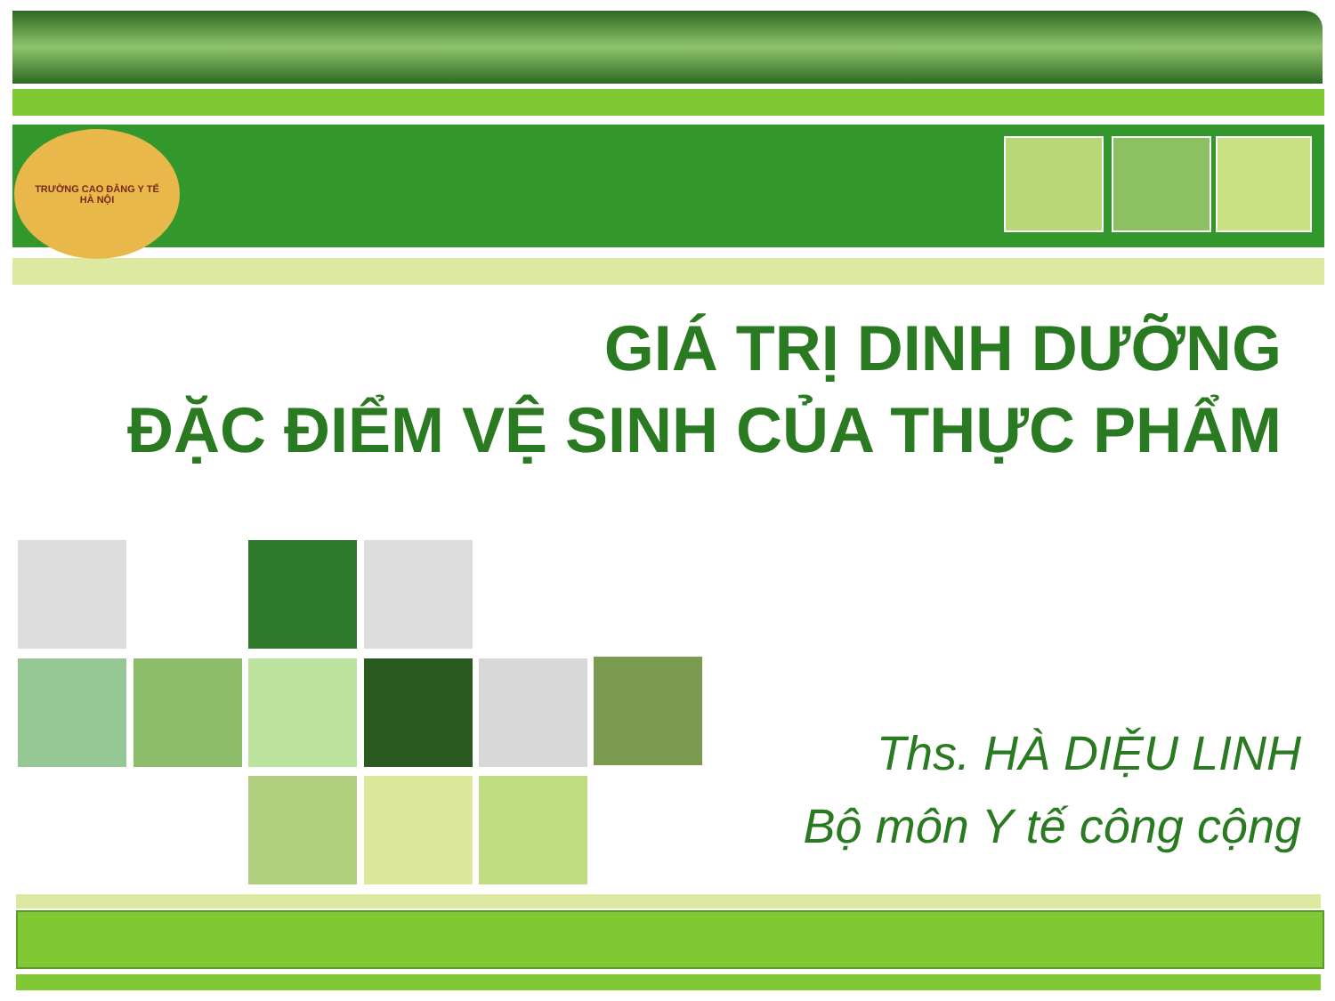TRƯỜNG CAO ĐẲNG Y TẾ
HÀ NỘI
GIÁ TRỊ DINH DƯỠNG
ĐẶC ĐIỂM VỆ SINH CỦA THỰC PHẨM
Ths. HÀ DIỆU LINH
Bộ môn Y tế công cộng